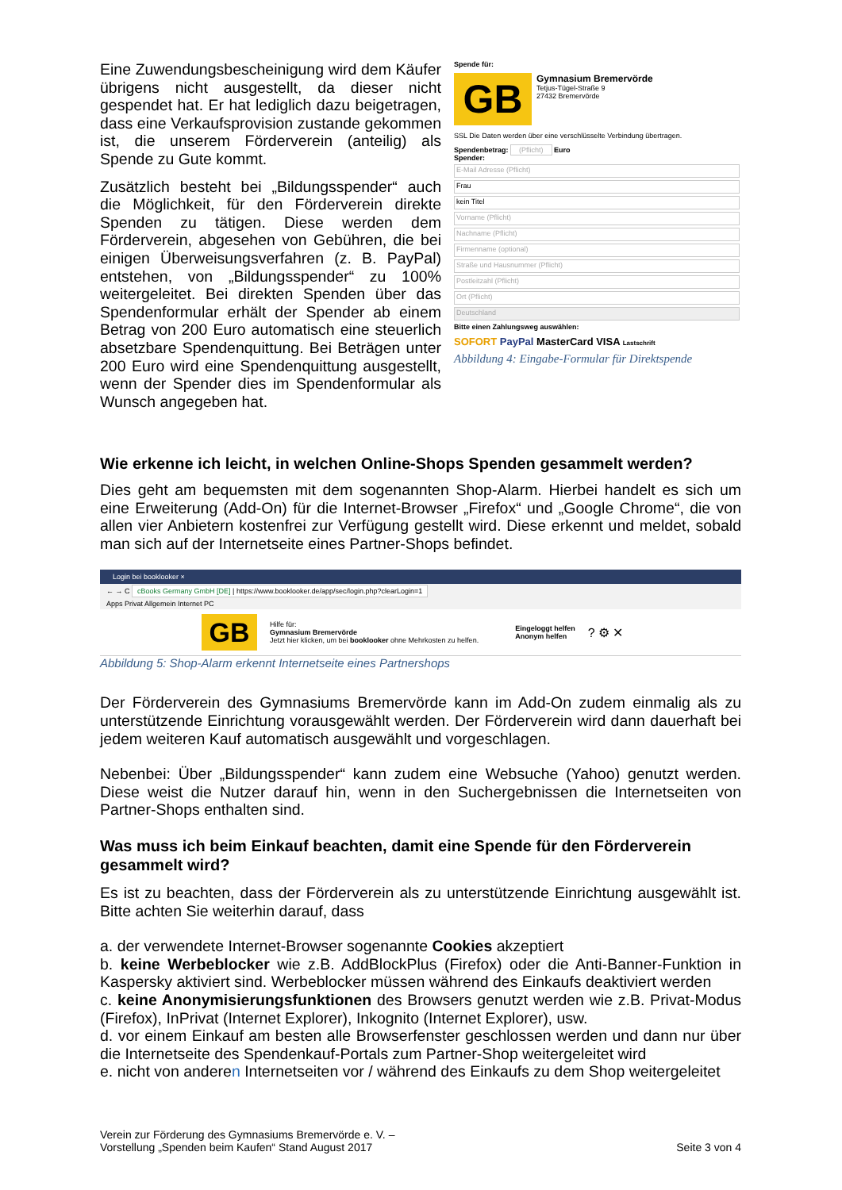Eine Zuwendungsbescheinigung wird dem Käufer übrigens nicht ausgestellt, da dieser nicht gespendet hat. Er hat lediglich dazu beigetragen, dass eine Verkaufsprovision zustande gekommen ist, die unserem Förderverein (anteilig) als Spende zu Gute kommt.
Zusätzlich besteht bei „Bildungsspender“ auch die Möglichkeit, für den Förderverein direkte Spenden zu tätigen. Diese werden dem Förderverein, abgesehen von Gebühren, die bei einigen Überweisungsverfahren (z. B. PayPal) entstehen, von „Bildungsspender“ zu 100% weitergeleitet. Bei direkten Spenden über das Spendenformular erhält der Spender ab einem Betrag von 200 Euro automatisch eine steuerlich absetzbare Spendenquittung. Bei Beträgen unter 200 Euro wird eine Spendenquittung ausgestellt, wenn der Spender dies im Spendenformular als Wunsch angegeben hat.
Spende für:
GB
Gymnasium Bremervörde
Tetjus-Tügel-Straße 9
27432 Bremervörde
SSL Die Daten werden über eine verschlüsselte Verbindung übertragen.
Spendenbetrag: (Pflicht) Euro
Spender:
E-Mail Adresse (Pflicht)
Frau
kein Titel
Vorname (Pflicht)
Nachname (Pflicht)
Firmenname (optional)
Straße und Hausnummer (Pflicht)
Postleitzahl (Pflicht)
Ort (Pflicht)
Deutschland
Bitte einen Zahlungsweg auswählen:
SOFORT PayPal MasterCard VISA Lastschrift
Abbildung 4: Eingabe-Formular für Direktspende
Wie erkenne ich leicht, in welchen Online-Shops Spenden gesammelt werden?
Dies geht am bequemsten mit dem sogenannten Shop-Alarm. Hierbei handelt es sich um eine Erweiterung (Add-On) für die Internet-Browser „Firefox“ und „Google Chrome“, die von allen vier Anbietern kostenfrei zur Verfügung gestellt wird. Diese erkennt und meldet, sobald man sich auf der Internetseite eines Partner-Shops befindet.
Login bei booklooker ×
← → C cBooks Germany GmbH [DE] | https://www.booklooker.de/app/sec/login.php?clearLogin=1
Apps Privat Allgemein Internet PC
GB
Hilfe für:
Gymnasium Bremervörde
Jetzt hier klicken, um bei booklooker ohne Mehrkosten zu helfen.
Eingeloggt helfen
Anonym helfen
? ⚙ ✕
Abbildung 5: Shop-Alarm erkennt Internetseite eines Partnershops
Der Förderverein des Gymnasiums Bremervörde kann im Add-On zudem einmalig als zu unterstützende Einrichtung vorausgewählt werden. Der Förderverein wird dann dauerhaft bei jedem weiteren Kauf automatisch ausgewählt und vorgeschlagen.
Nebenbei: Über „Bildungsspender“ kann zudem eine Websuche (Yahoo) genutzt werden. Diese weist die Nutzer darauf hin, wenn in den Suchergebnissen die Internetseiten von Partner-Shops enthalten sind.
Was muss ich beim Einkauf beachten, damit eine Spende für den Förderverein gesammelt wird?
Es ist zu beachten, dass der Förderverein als zu unterstützende Einrichtung ausgewählt ist. Bitte achten Sie weiterhin darauf, dass
a. der verwendete Internet-Browser sogenannte Cookies akzeptiert
b. keine Werbeblocker wie z.B. AddBlockPlus (Firefox) oder die Anti-Banner-Funktion in Kaspersky aktiviert sind. Werbeblocker müssen während des Einkaufs deaktiviert werden
c. keine Anonymisierungsfunktionen des Browsers genutzt werden wie z.B. Privat-Modus (Firefox), InPrivat (Internet Explorer), Inkognito (Internet Explorer), usw.
d. vor einem Einkauf am besten alle Browserfenster geschlossen werden und dann nur über die Internetseite des Spendenkauf-Portals zum Partner-Shop weitergeleitet wird
e. nicht von anderen Internetseiten vor / während des Einkaufs zu dem Shop weitergeleitet
Verein zur Förderung des Gymnasiums Bremervörde e. V. –
Vorstellung „Spenden beim Kaufen“ Stand August 2017
Seite 3 von 4